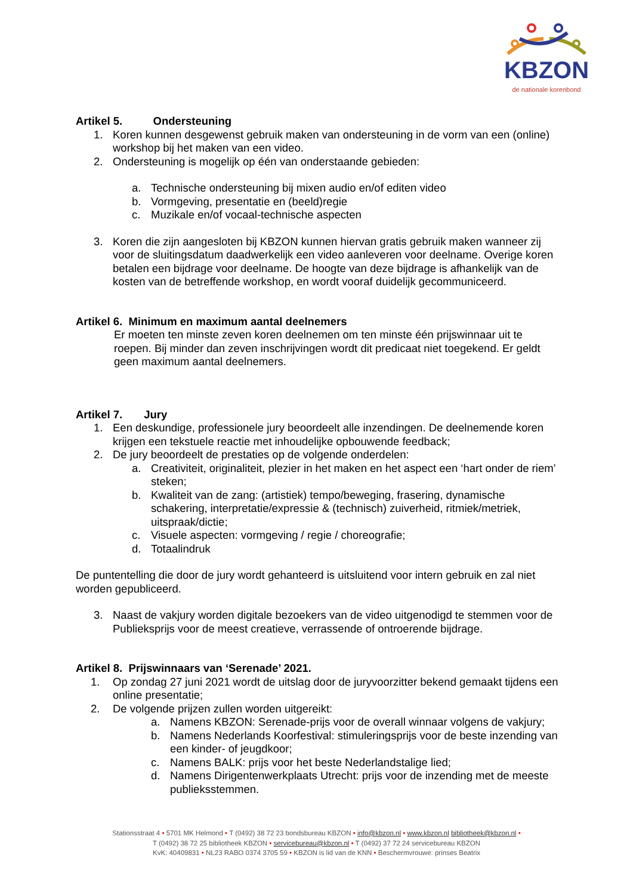KBZON
de nationale korenbond
Artikel 5. Ondersteuning
1. Koren kunnen desgewenst gebruik maken van ondersteuning in de vorm van een (online) workshop bij het maken van een video.
2. Ondersteuning is mogelijk op één van onderstaande gebieden:
a. Technische ondersteuning bij mixen audio en/of editen video
b. Vormgeving, presentatie en (beeld)regie
c. Muzikale en/of vocaal-technische aspecten
3. Koren die zijn aangesloten bij KBZON kunnen hiervan gratis gebruik maken wanneer zij voor de sluitingsdatum daadwerkelijk een video aanleveren voor deelname. Overige koren betalen een bijdrage voor deelname. De hoogte van deze bijdrage is afhankelijk van de kosten van de betreffende workshop, en wordt vooraf duidelijk gecommuniceerd.
Artikel 6. Minimum en maximum aantal deelnemers
Er moeten ten minste zeven koren deelnemen om ten minste één prijswinnaar uit te roepen. Bij minder dan zeven inschrijvingen wordt dit predicaat niet toegekend. Er geldt geen maximum aantal deelnemers.
Artikel 7. Jury
1. Een deskundige, professionele jury beoordeelt alle inzendingen. De deelnemende koren krijgen een tekstuele reactie met inhoudelijke opbouwende feedback;
2. De jury beoordeelt de prestaties op de volgende onderdelen:
a. Creativiteit, originaliteit, plezier in het maken en het aspect een ‘hart onder de riem’ steken;
b. Kwaliteit van de zang: (artistiek) tempo/beweging, frasering, dynamische schakering, interpretatie/expressie & (technisch) zuiverheid, ritmiek/metriek, uitspraak/dictie;
c. Visuele aspecten: vormgeving / regie / choreografie;
d. Totaalindruk
De puntentelling die door de jury wordt gehanteerd is uitsluitend voor intern gebruik en zal niet worden gepubliceerd.
3. Naast de vakjury worden digitale bezoekers van de video uitgenodigd te stemmen voor de Publieksprijs voor de meest creatieve, verrassende of ontroerende bijdrage.
Artikel 8. Prijswinnaars van ‘Serenade’ 2021.
1. Op zondag 27 juni 2021 wordt de uitslag door de juryvoorzitter bekend gemaakt tijdens een online presentatie;
2. De volgende prijzen zullen worden uitgereikt:
a. Namens KBZON: Serenade-prijs voor de overall winnaar volgens de vakjury;
b. Namens Nederlands Koorfestival: stimuleringsprijs voor de beste inzending van een kinder- of jeugdkoor;
c. Namens BALK: prijs voor het beste Nederlandstalige lied;
d. Namens Dirigentenwerkplaats Utrecht: prijs voor de inzending met de meeste publieksstemmen.
Stationsstraat 4 • 5701 MK Helmond • T (0492) 38 72 23 bondsbureau KBZON • info@kbzon.nl • www.kbzon.nl bibliotheek@kbzon.nl •
T (0492) 38 72 25 bibliotheek KBZON • servicebureau@kbzon.nl • T (0492) 37 72 24 servicebureau KBZON
KvK: 40409831 • NL23 RABO 0374 3705 59 • KBZON is lid van de KNN • Beschermvrouwe: prinses Beatrix